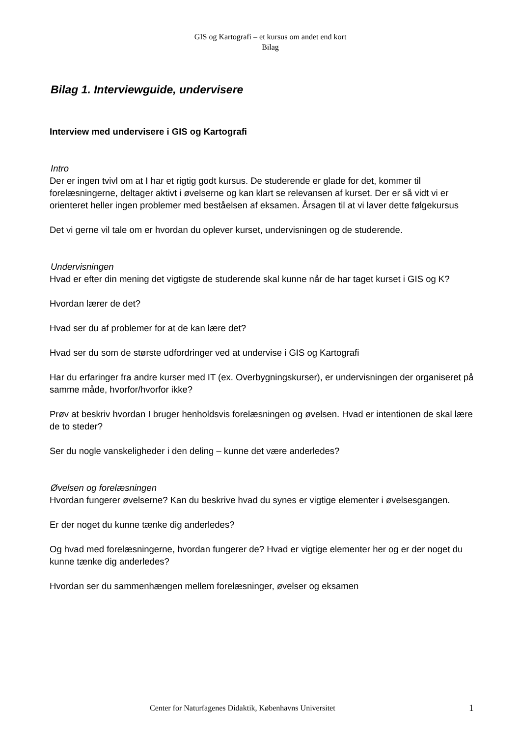GIS og Kartografi – et kursus om andet end kort
Bilag
Bilag 1. Interviewguide, undervisere
Interview med undervisere i GIS og Kartografi
Intro
Der er ingen tvivl om at I har et rigtig godt kursus. De studerende er glade for det, kommer til forelæsningerne, deltager aktivt i øvelserne og kan klart se relevansen af kurset. Der er så vidt vi er orienteret heller ingen problemer med beståelsen af eksamen. Årsagen til at vi laver dette følgekursus
Det vi gerne vil tale om er hvordan du oplever kurset, undervisningen og de studerende.
Undervisningen
Hvad er efter din mening det vigtigste de studerende skal kunne når de har taget kurset i GIS og K?
Hvordan lærer de det?
Hvad ser du af problemer for at de kan lære det?
Hvad ser du som de største udfordringer ved at undervise i GIS og Kartografi
Har du erfaringer fra andre kurser med IT (ex. Overbygningskurser), er undervisningen der organiseret på samme måde, hvorfor/hvorfor ikke?
Prøv at beskriv hvordan I bruger henholdsvis forelæsningen og øvelsen. Hvad er intentionen de skal lære de to steder?
Ser du nogle vanskeligheder i den deling – kunne det være anderledes?
Øvelsen og forelæsningen
Hvordan fungerer øvelserne? Kan du beskrive hvad du synes er vigtige elementer i øvelsesgangen.
Er der noget du kunne tænke dig anderledes?
Og hvad med forelæsningerne, hvordan fungerer de? Hvad er vigtige elementer her og er der noget du kunne tænke dig anderledes?
Hvordan ser du sammenhængen mellem forelæsninger, øvelser og eksamen
Center for Naturfagenes Didaktik, Københavns Universitet 1